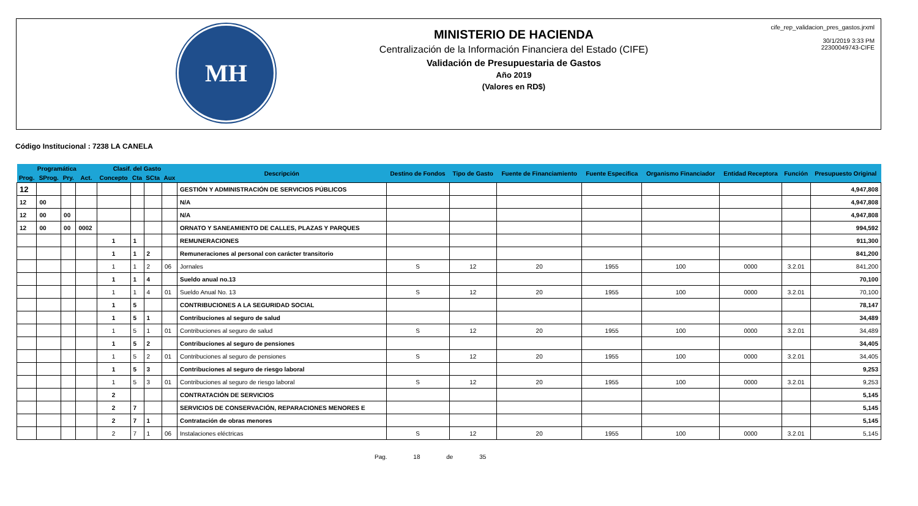MH
MINISTERIO DE HACIENDA
Centralización de la Información Financiera del Estado (CIFE)
Validación de Presupuestaria de Gastos
Año 2019
(Valores en RD$)
cife_rep_validacion_pres_gastos.jrxml
30/1/2019 3:33 PM
22300049743-CIFE
Código Institucional : 7238 LA CANELA
| Programática | | | | Clasif. del Gasto | | | | Descripción | Destino de Fondos | Tipo de Gasto | Fuente de Financiamiento | Fuente Especifica | Organismo Financiador | Entidad Receptora | Función | Presupuesto Original |
| --- | --- | --- | --- | --- | --- | --- | --- | --- | --- | --- | --- | --- | --- | --- | --- | --- |
| Prog. | SProg. | Pry. | Act. | Concepto | Cta | SCta | Aux | | | | | | | | | |
| 12 | | | | | | | | GESTIÓN Y ADMINISTRACIÓN DE SERVICIOS PÚBLICOS | | | | | | | | 4,947,808 |
| 12 | 00 | | | | | | | N/A | | | | | | | | 4,947,808 |
| 12 | 00 | 00 | | | | | | N/A | | | | | | | | 4,947,808 |
| 12 | 00 | 00 | 0002 | | | | | ORNATO Y SANEAMIENTO DE CALLES, PLAZAS Y PARQUES | | | | | | | | 994,592 |
| | | | | 1 | 1 | | | REMUNERACIONES | | | | | | | | 911,300 |
| | | | | 1 | 1 | 2 | | Remuneraciones al personal con carácter transitorio | | | | | | | | 841,200 |
| | | | | 1 | 1 | 2 | 06 | Jornales | S | 12 | 20 | 1955 | 100 | 0000 | 3.2.01 | 841,200 |
| | | | | 1 | 1 | 4 | | Sueldo anual no.13 | | | | | | | | 70,100 |
| | | | | 1 | 1 | 4 | 01 | Sueldo Anual No. 13 | S | 12 | 20 | 1955 | 100 | 0000 | 3.2.01 | 70,100 |
| | | | | 1 | 5 | | | CONTRIBUCIONES A LA SEGURIDAD SOCIAL | | | | | | | | 78,147 |
| | | | | 1 | 5 | 1 | | Contribuciones al seguro de salud | | | | | | | | 34,489 |
| | | | | 1 | 5 | 1 | 01 | Contribuciones al seguro de salud | S | 12 | 20 | 1955 | 100 | 0000 | 3.2.01 | 34,489 |
| | | | | 1 | 5 | 2 | | Contribuciones al seguro de pensiones | | | | | | | | 34,405 |
| | | | | 1 | 5 | 2 | 01 | Contribuciones al seguro de pensiones | S | 12 | 20 | 1955 | 100 | 0000 | 3.2.01 | 34,405 |
| | | | | 1 | 5 | 3 | | Contribuciones al seguro de riesgo laboral | | | | | | | | 9,253 |
| | | | | 1 | 5 | 3 | 01 | Contribuciones al seguro de riesgo laboral | S | 12 | 20 | 1955 | 100 | 0000 | 3.2.01 | 9,253 |
| | | | | 2 | | | | CONTRATACIÓN DE SERVICIOS | | | | | | | | 5,145 |
| | | | | 2 | 7 | | | SERVICIOS DE CONSERVACIÓN, REPARACIONES MENORES E | | | | | | | | 5,145 |
| | | | | 2 | 7 | 1 | | Contratación de obras menores | | | | | | | | 5,145 |
| | | | | 2 | 7 | 1 | 06 | Instalaciones eléctricas | S | 12 | 20 | 1955 | 100 | 0000 | 3.2.01 | 5,145 |
Pag. 18 de 35